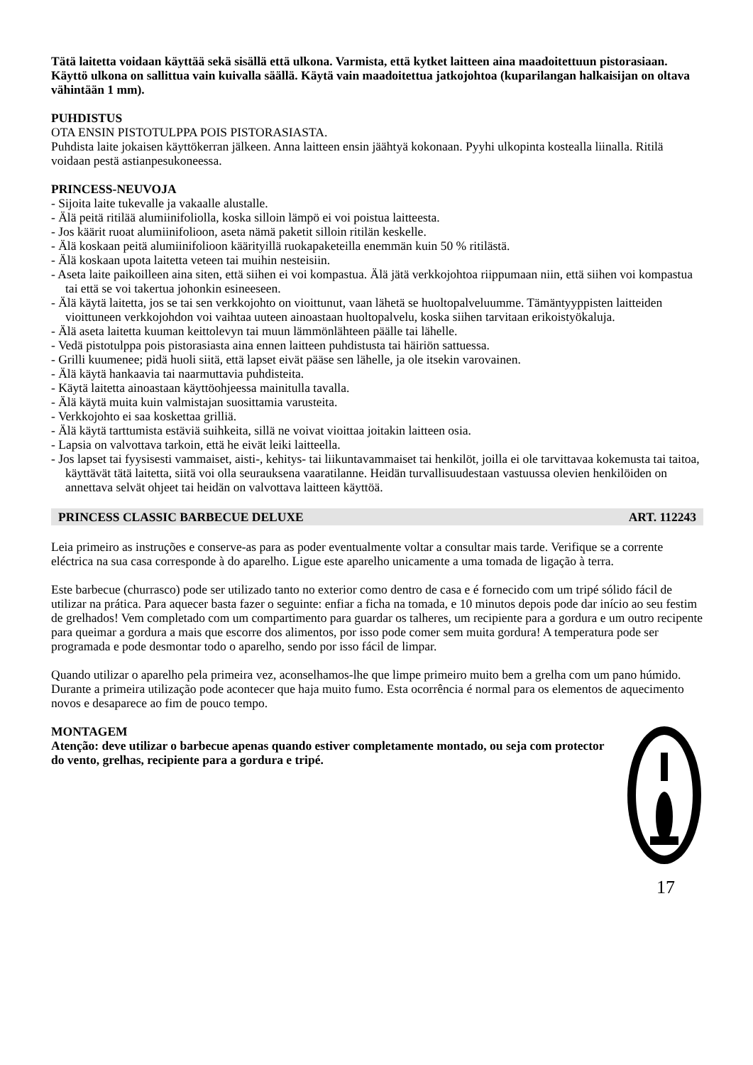Tätä laitetta voidaan käyttää sekä sisällä että ulkona. Varmista, että kytket laitteen aina maadoitettuun pistorasiaan. Käyttö ulkona on sallittua vain kuivalla säällä. Käytä vain maadoitettua jatkojohtoa (kuparilangan halkaisijan on oltava vähintään 1 mm).
PUHDISTUS
OTA ENSIN PISTOTULPPA POIS PISTORASIASTA.
Puhdista laite jokaisen käyttökerran jälkeen. Anna laitteen ensin jäähtyä kokonaan. Pyyhi ulkopinta kostealla liinalla. Ritilä voidaan pestä astianpesukoneessa.
PRINCESS-NEUVOJA
- Sijoita laite tukevalle ja vakaalle alustalle.
- Älä peitä ritilää alumiinifoliolla, koska silloin lämpö ei voi poistua laitteesta.
- Jos käärit ruoat alumiinifolioon, aseta nämä paketit silloin ritilän keskelle.
- Älä koskaan peitä alumiinifolioon käärityillä ruokapaketeilla enemmän kuin 50 % ritilästä.
- Älä koskaan upota laitetta veteen tai muihin nesteisiin.
- Aseta laite paikoilleen aina siten, että siihen ei voi kompastua. Älä jätä verkkojohtoa riippumaan niin, että siihen voi kompastua tai että se voi takertua johonkin esineeseen.
- Älä käytä laitetta, jos se tai sen verkkojohto on vioittunut, vaan lähetä se huoltopalveluumme. Tämäntyyppisten laitteiden vioittuneen verkkojohdon voi vaihtaa uuteen ainoastaan huoltopalvelu, koska siihen tarvitaan erikoistyökaluja.
- Älä aseta laitetta kuuman keittolevyn tai muun lämmönlähteen päälle tai lähelle.
- Vedä pistotulppa pois pistorasiasta aina ennen laitteen puhdistusta tai häiriön sattuessa.
- Grilli kuumenee; pidä huoli siitä, että lapset eivät pääse sen lähelle, ja ole itsekin varovainen.
- Älä käytä hankaavia tai naarmuttavia puhdisteita.
- Käytä laitetta ainoastaan käyttöohjeessa mainitulla tavalla.
- Älä käytä muita kuin valmistajan suosittamia varusteita.
- Verkkojohto ei saa koskettaa grilliä.
- Älä käytä tarttumista estäviä suihkeita, sillä ne voivat vioittaa joitakin laitteen osia.
- Lapsia on valvottava tarkoin, että he eivät leiki laitteella.
- Jos lapset tai fyysisesti vammaiset, aisti-, kehitys- tai liikuntavammaiset tai henkilöt, joilla ei ole tarvittavaa kokemusta tai taitoa, käyttävät tätä laitetta, siitä voi olla seurauksena vaaratilanne. Heidän turvallisuudestaan vastuussa olevien henkilöiden on annettava selvät ohjeet tai heidän on valvottava laitteen käyttöä.
PRINCESS CLASSIC BARBECUE DELUXE ART. 112243
Leia primeiro as instruções e conserve-as para as poder eventualmente voltar a consultar mais tarde. Verifique se a corrente eléctrica na sua casa corresponde à do aparelho. Ligue este aparelho unicamente a uma tomada de ligação à terra.
Este barbecue (churrasco) pode ser utilizado tanto no exterior como dentro de casa e é fornecido com um tripé sólido fácil de utilizar na prática. Para aquecer basta fazer o seguinte: enfiar a ficha na tomada, e 10 minutos depois pode dar início ao seu festim de grelhados! Vem completado com um compartimento para guardar os talheres, um recipiente para a gordura e um outro recipente para queimar a gordura a mais que escorre dos alimentos, por isso pode comer sem muita gordura! A temperatura pode ser programada e pode desmontar todo o aparelho, sendo por isso fácil de limpar.
Quando utilizar o aparelho pela primeira vez, aconselhamos-lhe que limpe primeiro muito bem a grelha com um pano húmido. Durante a primeira utilização pode acontecer que haja muito fumo. Esta ocorrência é normal para os elementos de aquecimento novos e desaparece ao fim de pouco tempo.
MONTAGEM
Atenção: deve utilizar o barbecue apenas quando estiver completamente montado, ou seja com protector do vento, grelhas, recipiente para a gordura e tripé.
17